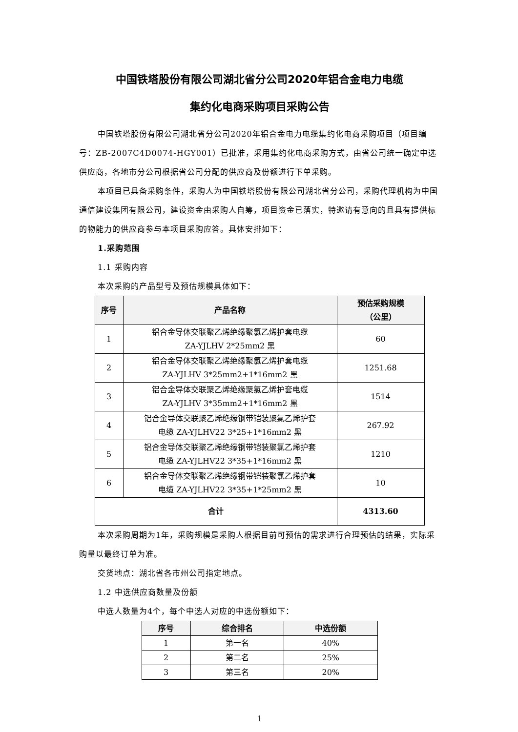中国铁塔股份有限公司湖北省分公司2020年铝合金电力电缆
集约化电商采购项目采购公告
中国铁塔股份有限公司湖北省分公司2020年铝合金电力电缆集约化电商采购项目（项目编号：ZB-2007C4D0074-HGY001）已批准，采用集约化电商采购方式，由省公司统一确定中选供应商，各地市分公司根据省公司分配的供应商及份额进行下单采购。
本项目已具备采购条件，采购人为中国铁塔股份有限公司湖北省分公司，采购代理机构为中国通信建设集团有限公司，建设资金由采购人自筹，项目资金已落实，特邀请有意向的且具有提供标的物能力的供应商参与本项目采购应答。具体安排如下：
1.采购范围
1.1 采购内容
本次采购的产品型号及预估规模具体如下：
| 序号 | 产品名称 | 预估采购规模 （公里） |
| --- | --- | --- |
| 1 | 铝合金导体交联聚乙烯绝缘聚氯乙烯护套电缆 ZA-YJLHV 2*25mm2 黑 | 60 |
| 2 | 铝合金导体交联聚乙烯绝缘聚氯乙烯护套电缆 ZA-YJLHV 3*25mm2+1*16mm2 黑 | 1251.68 |
| 3 | 铝合金导体交联聚乙烯绝缘聚氯乙烯护套电缆 ZA-YJLHV 3*35mm2+1*16mm2 黑 | 1514 |
| 4 | 铝合金导体交联聚乙烯绝缘钢带铠装聚氯乙烯护套 电缆 ZA-YJLHV22 3*25+1*16mm2 黑 | 267.92 |
| 5 | 铝合金导体交联聚乙烯绝缘钢带铠装聚氯乙烯护套 电缆 ZA-YJLHV22 3*35+1*16mm2 黑 | 1210 |
| 6 | 铝合金导体交联聚乙烯绝缘钢带铠装聚氯乙烯护套 电缆 ZA-YJLHV22 3*35+1*25mm2 黑 | 10 |
| 合计 | | 4313.60 |
本次采购周期为1年，采购规模是采购人根据目前可预估的需求进行合理预估的结果，实际采购量以最终订单为准。
交货地点：湖北省各市州公司指定地点。
1.2 中选供应商数量及份额
中选人数量为4个，每个中选人对应的中选份额如下：
| 序号 | 综合排名 | 中选份额 |
| --- | --- | --- |
| 1 | 第一名 | 40% |
| 2 | 第二名 | 25% |
| 3 | 第三名 | 20% |
1